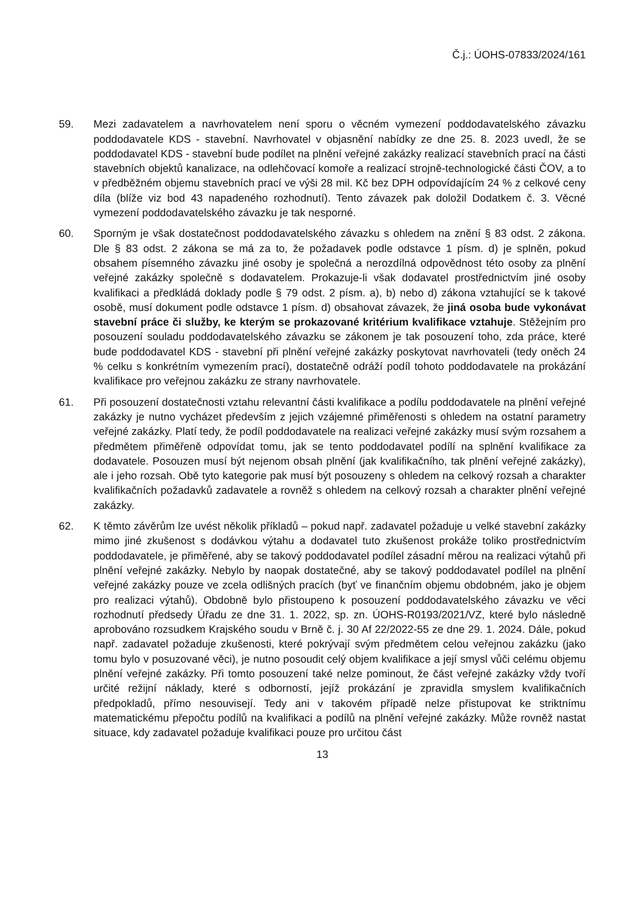Č.j.: ÚOHS-07833/2024/161
59. Mezi zadavatelem a navrhovatelem není sporu o věcném vymezení poddodavatelského závazku poddodavatele KDS - stavební. Navrhovatel v objasnění nabídky ze dne 25. 8. 2023 uvedl, že se poddodavatel KDS - stavební bude podílet na plnění veřejné zakázky realizací stavebních prací na části stavebních objektů kanalizace, na odlehčovací komoře a realizací strojně-technologické části ČOV, a to v předběžném objemu stavebních prací ve výši 28 mil. Kč bez DPH odpovídajícím 24 % z celkové ceny díla (blíže viz bod 43 napadeného rozhodnutí). Tento závazek pak doložil Dodatkem č. 3. Věcné vymezení poddodavatelského závazku je tak nesporné.
60. Sporným je však dostatečnost poddodavatelského závazku s ohledem na znění § 83 odst. 2 zákona. Dle § 83 odst. 2 zákona se má za to, že požadavek podle odstavce 1 písm. d) je splněn, pokud obsahem písemného závazku jiné osoby je společná a nerozdílná odpovědnost této osoby za plnění veřejné zakázky společně s dodavatelem. Prokazuje-li však dodavatel prostřednictvím jiné osoby kvalifikaci a předkládá doklady podle § 79 odst. 2 písm. a), b) nebo d) zákona vztahující se k takové osobě, musí dokument podle odstavce 1 písm. d) obsahovat závazek, že jiná osoba bude vykonávat stavební práce či služby, ke kterým se prokazované kritérium kvalifikace vztahuje. Stěžejním pro posouzení souladu poddodavatelského závazku se zákonem je tak posouzení toho, zda práce, které bude poddodavatel KDS - stavební při plnění veřejné zakázky poskytovat navrhovateli (tedy oněch 24 % celku s konkrétním vymezením prací), dostatečně odráží podíl tohoto poddodavatele na prokázání kvalifikace pro veřejnou zakázku ze strany navrhovatele.
61. Při posouzení dostatečnosti vztahu relevantní části kvalifikace a podílu poddodavatele na plnění veřejné zakázky je nutno vycházet především z jejich vzájemné přiměřenosti s ohledem na ostatní parametry veřejné zakázky. Platí tedy, že podíl poddodavatele na realizaci veřejné zakázky musí svým rozsahem a předmětem přiměřeně odpovídat tomu, jak se tento poddodavatel podílí na splnění kvalifikace za dodavatele. Posouzen musí být nejenom obsah plnění (jak kvalifikačního, tak plnění veřejné zakázky), ale i jeho rozsah. Obě tyto kategorie pak musí být posouzeny s ohledem na celkový rozsah a charakter kvalifikačních požadavků zadavatele a rovněž s ohledem na celkový rozsah a charakter plnění veřejné zakázky.
62. K těmto závěrům lze uvést několik příkladů – pokud např. zadavatel požaduje u velké stavební zakázky mimo jiné zkušenost s dodávkou výtahu a dodavatel tuto zkušenost prokáže toliko prostřednictvím poddodavatele, je přiměřené, aby se takový poddodavatel podílel zásadní měrou na realizaci výtahů při plnění veřejné zakázky. Nebylo by naopak dostatečné, aby se takový poddodavatel podílel na plnění veřejné zakázky pouze ve zcela odlišných pracích (byť ve finančním objemu obdobném, jako je objem pro realizaci výtahů). Obdobně bylo přistoupeno k posouzení poddodavatelského závazku ve věci rozhodnutí předsedy Úřadu ze dne 31. 1. 2022, sp. zn. ÚOHS-R0193/2021/VZ, které bylo následně aprobováno rozsudkem Krajského soudu v Brně č. j. 30 Af 22/2022-55 ze dne 29. 1. 2024. Dále, pokud např. zadavatel požaduje zkušenosti, které pokrývají svým předmětem celou veřejnou zakázku (jako tomu bylo v posuzované věci), je nutno posoudit celý objem kvalifikace a její smysl vůči celému objemu plnění veřejné zakázky. Při tomto posouzení také nelze pominout, že část veřejné zakázky vždy tvoří určité režijní náklady, které s odborností, jejíž prokázání je zpravidla smyslem kvalifikačních předpokladů, přímo nesouvisejí. Tedy ani v takovém případě nelze přistupovat ke striktnímu matematickému přepočtu podílů na kvalifikaci a podílů na plnění veřejné zakázky. Může rovněž nastat situace, kdy zadavatel požaduje kvalifikaci pouze pro určitou část
13